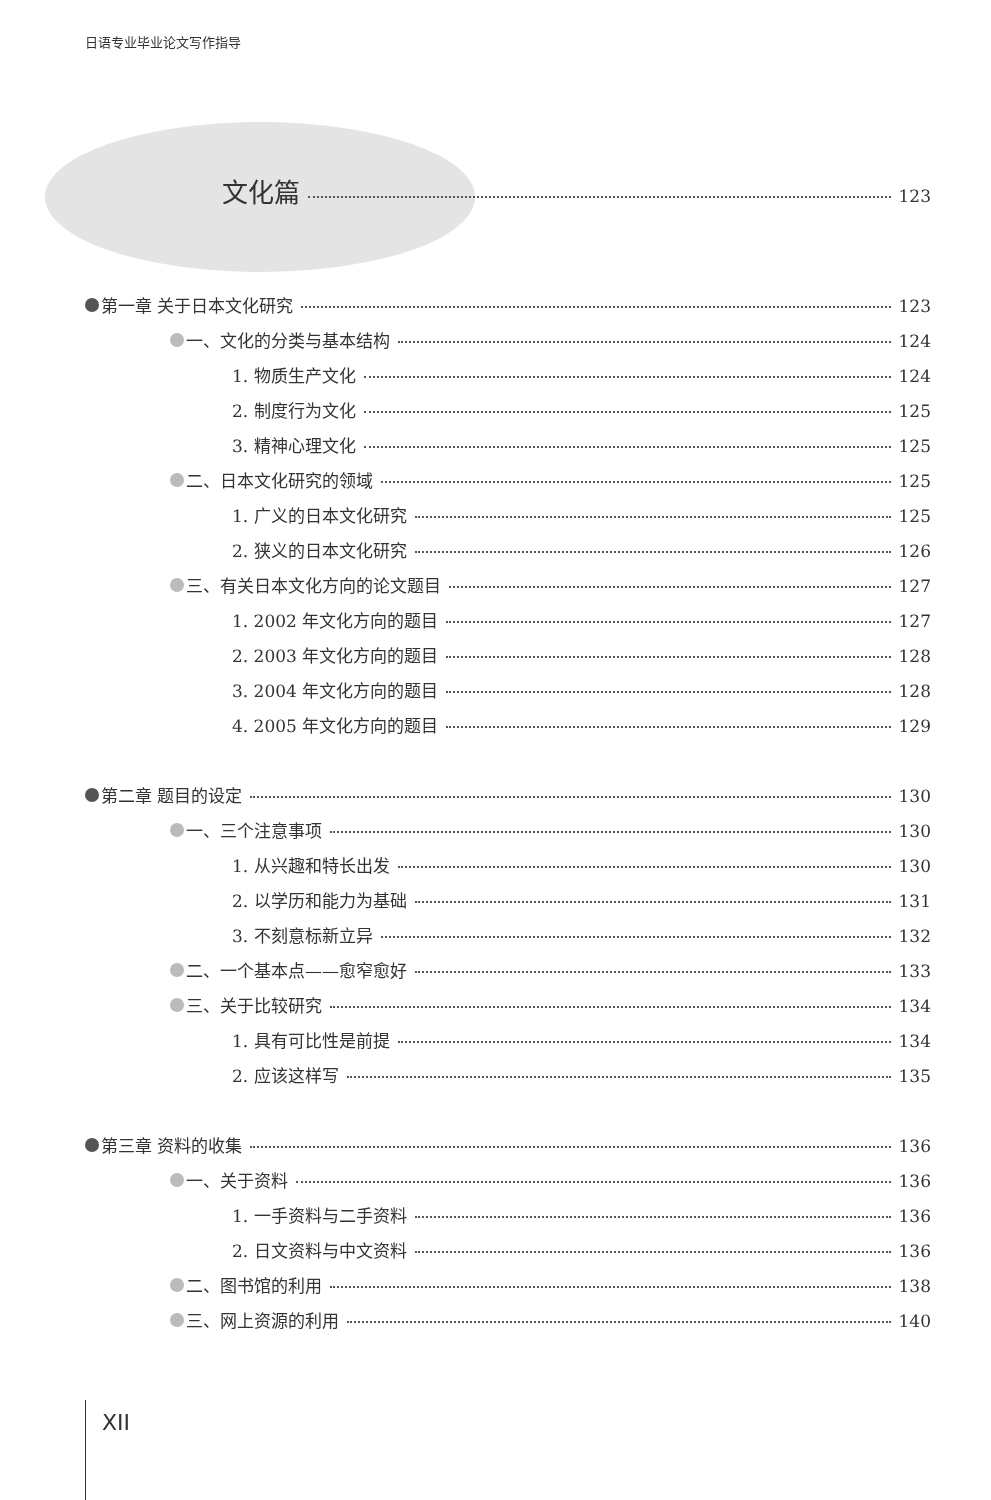日语专业毕业论文写作指导
文化篇 123
第一章 关于日本文化研究 123
一、文化的分类与基本结构 124
1. 物质生产文化 124
2. 制度行为文化 125
3. 精神心理文化 125
二、日本文化研究的领域 125
1. 广义的日本文化研究 125
2. 狭义的日本文化研究 126
三、有关日本文化方向的论文题目 127
1. 2002 年文化方向的题目 127
2. 2003 年文化方向的题目 128
3. 2004 年文化方向的题目 128
4. 2005 年文化方向的题目 129
第二章 题目的设定 130
一、三个注意事项 130
1. 从兴趣和特长出发 130
2. 以学历和能力为基础 131
3. 不刻意标新立异 132
二、一个基本点——愈窄愈好 133
三、关于比较研究 134
1. 具有可比性是前提 134
2. 应该这样写 135
第三章 资料的收集 136
一、关于资料 136
1. 一手资料与二手资料 136
2. 日文资料与中文资料 136
二、图书馆的利用 138
三、网上资源的利用 140
XII